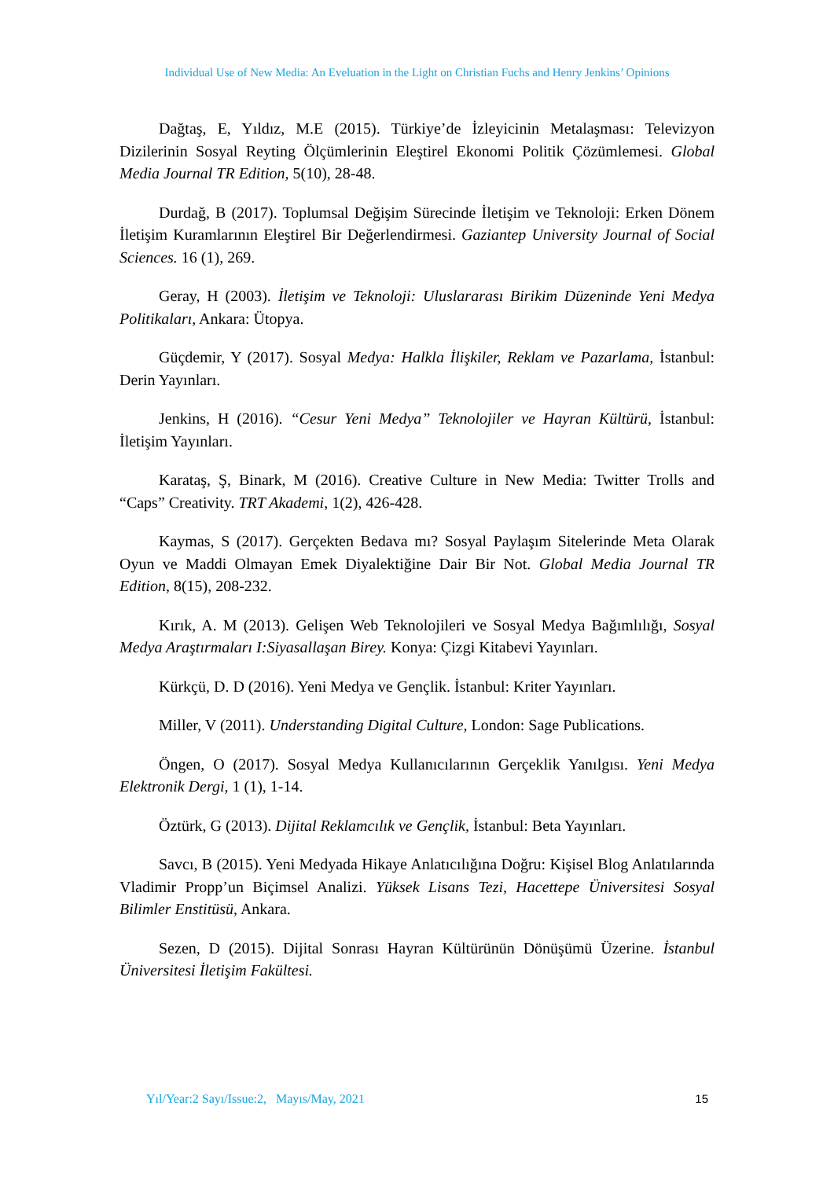Individual Use of New Media: An Eveluation in the Light on Christian Fuchs and Henry Jenkins’ Opinions
Dağtaş, E, Yıldız, M.E (2015). Türkiye’de İzleyicinin Metalaşması: Televizyon Dizilerinin Sosyal Reyting Ölçümlerinin Eleştirel Ekonomi Politik Çözümlemesi. Global Media Journal TR Edition, 5(10), 28-48.
Durdağ, B (2017). Toplumsal Değişim Sürecinde İletişim ve Teknoloji: Erken Dönem İletişim Kuramlarının Eleştirel Bir Değerlendirmesi. Gaziantep University Journal of Social Sciences. 16 (1), 269.
Geray, H (2003). İletişim ve Teknoloji: Uluslararası Birikim Düzeninde Yeni Medya Politikaları, Ankara: Ütopya.
Güçdemir, Y (2017). Sosyal Medya: Halkla İlişkiler, Reklam ve Pazarlama, İstanbul: Derin Yayınları.
Jenkins, H (2016). “Cesur Yeni Medya” Teknolojiler ve Hayran Kültürü, İstanbul: İletişim Yayınları.
Karataş, Ş, Binark, M (2016). Creative Culture in New Media: Twitter Trolls and “Caps” Creativity. TRT Akademi, 1(2), 426-428.
Kaymas, S (2017). Gerçekten Bedava mı? Sosyal Paylaşım Sitelerinde Meta Olarak Oyun ve Maddi Olmayan Emek Diyalektiğine Dair Bir Not. Global Media Journal TR Edition, 8(15), 208-232.
Kırık, A. M (2013). Gelişen Web Teknolojileri ve Sosyal Medya Bağımlılığı, Sosyal Medya Araştırmaları I:Siyasallaşan Birey. Konya: Çizgi Kitabevi Yayınları.
Kürkçü, D. D (2016). Yeni Medya ve Gençlik. İstanbul: Kriter Yayınları.
Miller, V (2011). Understanding Digital Culture, London: Sage Publications.
Öngen, O (2017). Sosyal Medya Kullanıcılarının Gerçeklik Yanılgısı. Yeni Medya Elektronik Dergi, 1 (1), 1-14.
Öztürk, G (2013). Dijital Reklamcılık ve Gençlik, İstanbul: Beta Yayınları.
Savcı, B (2015). Yeni Medyada Hikaye Anlatıcılığına Doğru: Kişisel Blog Anlatılarında Vladimir Propp’un Biçimsel Analizi. Yüksek Lisans Tezi, Hacettepe Üniversitesi Sosyal Bilimler Enstitüsü, Ankara.
Sezen, D (2015). Dijital Sonrası Hayran Kültürünün Dönüşümü Üzerine. İstanbul Üniversitesi İletişim Fakültesi.
Yıl/Year:2 Sayı/Issue:2, Mayıs/May, 2021 15